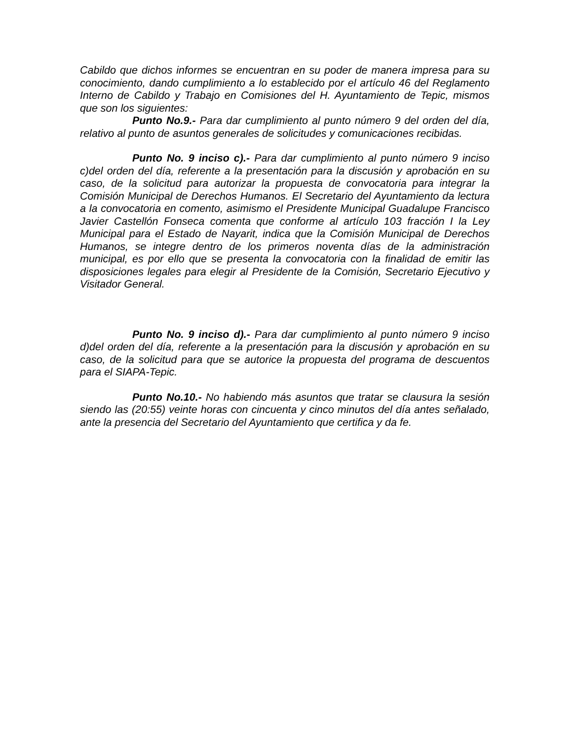Cabildo que dichos informes se encuentran en su poder de manera impresa para su conocimiento, dando cumplimiento a lo establecido por el artículo 46 del Reglamento Interno de Cabildo y Trabajo en Comisiones del H. Ayuntamiento de Tepic, mismos que son los siguientes:
Punto No.9.- Para dar cumplimiento al punto número 9 del orden del día, relativo al punto de asuntos generales de solicitudes y comunicaciones recibidas.
Punto No. 9 inciso c).- Para dar cumplimiento al punto número 9 inciso c)del orden del día, referente a la presentación para la discusión y aprobación en su caso, de la solicitud para autorizar la propuesta de convocatoria para integrar la Comisión Municipal de Derechos Humanos. El Secretario del Ayuntamiento da lectura a la convocatoria en comento, asimismo el Presidente Municipal Guadalupe Francisco Javier Castellón Fonseca comenta que conforme al artículo 103 fracción I la Ley Municipal para el Estado de Nayarit, indica que la Comisión Municipal de Derechos Humanos, se integre dentro de los primeros noventa días de la administración municipal, es por ello que se presenta la convocatoria con la finalidad de emitir las disposiciones legales para elegir al Presidente de la Comisión, Secretario Ejecutivo y Visitador General.
Punto No. 9 inciso d).- Para dar cumplimiento al punto número 9 inciso d)del orden del día, referente a la presentación para la discusión y aprobación en su caso, de la solicitud para que se autorice la propuesta del programa de descuentos para el SIAPA-Tepic.
Punto No.10.- No habiendo más asuntos que tratar se clausura la sesión siendo las (20:55) veinte horas con cincuenta y cinco minutos del día antes señalado, ante la presencia del Secretario del Ayuntamiento que certifica y da fe.